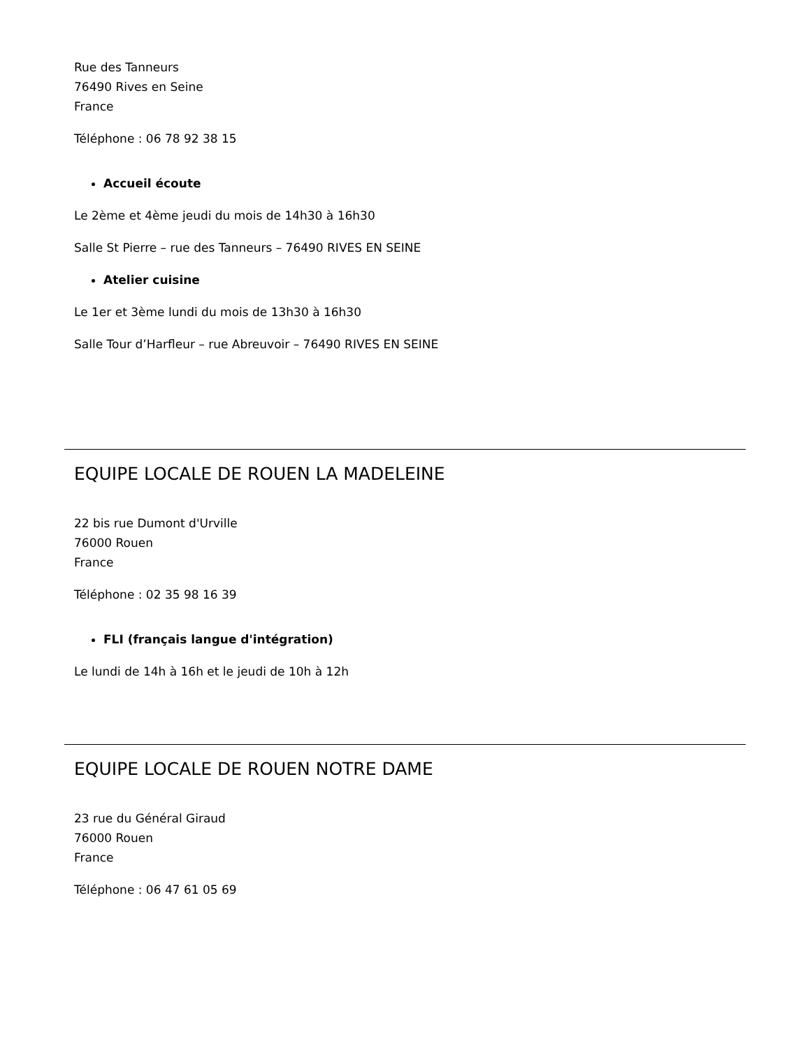Rue des Tanneurs
76490 Rives en Seine
France
Téléphone : 06 78 92 38 15
Accueil écoute
Le 2ème et 4ème jeudi du mois de 14h30 à 16h30
Salle St Pierre – rue des Tanneurs – 76490 RIVES EN SEINE
Atelier cuisine
Le 1er et 3ème lundi du mois de 13h30 à 16h30
Salle Tour d’Harfleur – rue Abreuvoir – 76490 RIVES EN SEINE
EQUIPE LOCALE DE ROUEN LA MADELEINE
22 bis rue Dumont d'Urville
76000 Rouen
France
Téléphone : 02 35 98 16 39
FLI (français langue d'intégration)
Le lundi de 14h à 16h et le jeudi de 10h à 12h
EQUIPE LOCALE DE ROUEN NOTRE DAME
23 rue du Général Giraud
76000 Rouen
France
Téléphone : 06 47 61 05 69